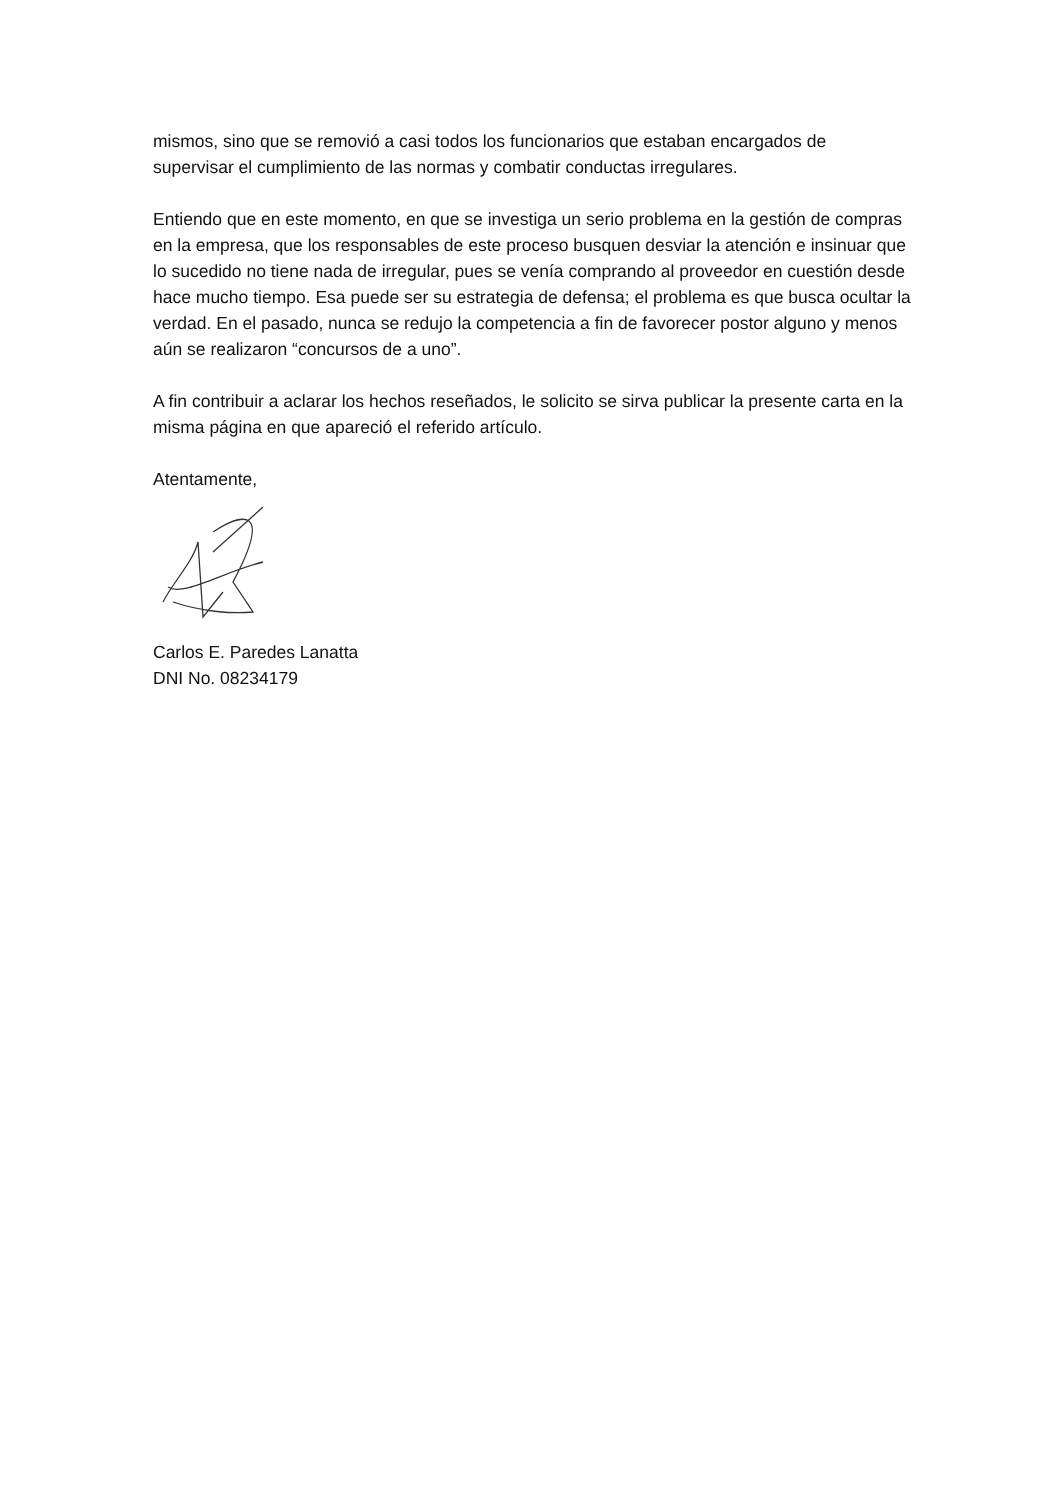mismos, sino que se removió a casi todos los funcionarios que estaban encargados de supervisar el cumplimiento de las normas y combatir conductas irregulares.
Entiendo que en este momento, en que se investiga un serio problema en la gestión de compras en la empresa, que los responsables de este proceso busquen desviar la atención e insinuar que lo sucedido no tiene nada de irregular, pues se venía comprando al proveedor en cuestión desde hace mucho tiempo. Esa puede ser su estrategia de defensa; el problema es que busca ocultar la verdad. En el pasado, nunca se redujo la competencia a fin de favorecer postor alguno y menos aún se realizaron “concursos de a uno”.
A fin contribuir a aclarar los hechos reseñados, le solicito se sirva publicar la presente carta en la misma página en que apareció el referido artículo.
Atentamente,
Carlos E. Paredes Lanatta
DNI No. 08234179